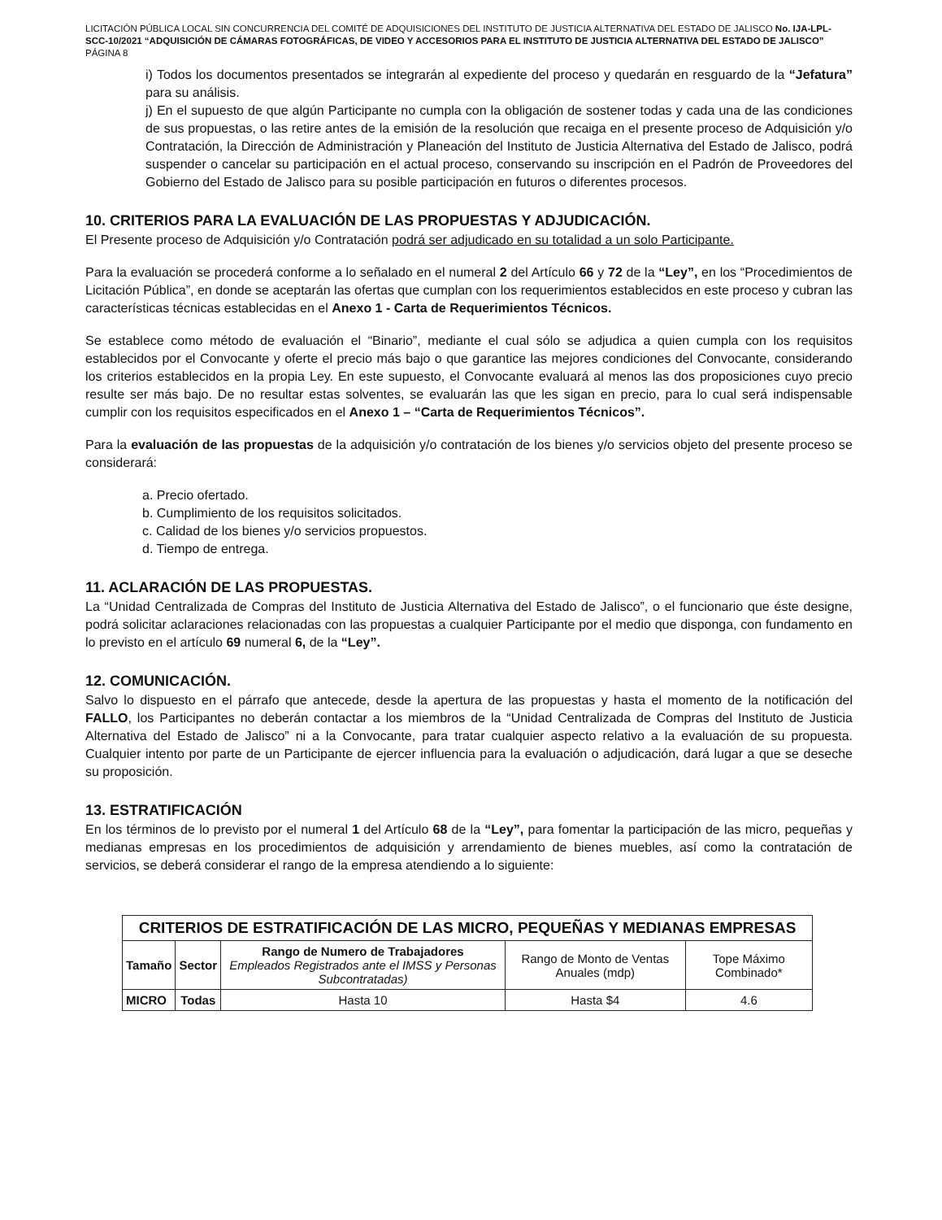LICITACIÓN PÚBLICA LOCAL SIN CONCURRENCIA DEL COMITÉ DE ADQUISICIONES DEL INSTITUTO DE JUSTICIA ALTERNATIVA DEL ESTADO DE JALISCO No. IJA-LPL-SCC-10/2021 “ADQUISICIÓN DE CÁMARAS FOTOGRÁFICAS, DE VIDEO Y ACCESORIOS PARA EL INSTITUTO DE JUSTICIA ALTERNATIVA DEL ESTADO DE JALISCO”
PÁGINA 8
i) Todos los documentos presentados se integrarán al expediente del proceso y quedarán en resguardo de la “Jefatura” para su análisis.
j) En el supuesto de que algún Participante no cumpla con la obligación de sostener todas y cada una de las condiciones de sus propuestas, o las retire antes de la emisión de la resolución que recaiga en el presente proceso de Adquisición y/o Contratación, la Dirección de Administración y Planeación del Instituto de Justicia Alternativa del Estado de Jalisco, podrá suspender o cancelar su participación en el actual proceso, conservando su inscripción en el Padrón de Proveedores del Gobierno del Estado de Jalisco para su posible participación en futuros o diferentes procesos.
10. CRITERIOS PARA LA EVALUACIÓN DE LAS PROPUESTAS Y ADJUDICACIÓN.
El Presente proceso de Adquisición y/o Contratación podrá ser adjudicado en su totalidad a un solo Participante.
Para la evaluación se procederá conforme a lo señalado en el numeral 2 del Artículo 66 y 72 de la “Ley”, en los “Procedimientos de Licitación Pública”, en donde se aceptarán las ofertas que cumplan con los requerimientos establecidos en este proceso y cubran las características técnicas establecidas en el Anexo 1 - Carta de Requerimientos Técnicos.
Se establece como método de evaluación el “Binario”, mediante el cual sólo se adjudica a quien cumpla con los requisitos establecidos por el Convocante y oferte el precio más bajo o que garantice las mejores condiciones del Convocante, considerando los criterios establecidos en la propia Ley. En este supuesto, el Convocante evaluará al menos las dos proposiciones cuyo precio resulte ser más bajo. De no resultar estas solventes, se evaluarán las que les sigan en precio, para lo cual será indispensable cumplir con los requisitos especificados en el Anexo 1 – “Carta de Requerimientos Técnicos”.
Para la evaluación de las propuestas de la adquisición y/o contratación de los bienes y/o servicios objeto del presente proceso se considerará:
a. Precio ofertado.
b. Cumplimiento de los requisitos solicitados.
c. Calidad de los bienes y/o servicios propuestos.
d. Tiempo de entrega.
11. ACLARACIÓN DE LAS PROPUESTAS.
La “Unidad Centralizada de Compras del Instituto de Justicia Alternativa del Estado de Jalisco”, o el funcionario que éste designe, podrá solicitar aclaraciones relacionadas con las propuestas a cualquier Participante por el medio que disponga, con fundamento en lo previsto en el artículo 69 numeral 6, de la “Ley”.
12. COMUNICACIÓN.
Salvo lo dispuesto en el párrafo que antecede, desde la apertura de las propuestas y hasta el momento de la notificación del FALLO, los Participantes no deberán contactar a los miembros de la “Unidad Centralizada de Compras del Instituto de Justicia Alternativa del Estado de Jalisco” ni a la Convocante, para tratar cualquier aspecto relativo a la evaluación de su propuesta. Cualquier intento por parte de un Participante de ejercer influencia para la evaluación o adjudicación, dará lugar a que se deseche su proposición.
13. ESTRATIFICACIÓN
En los términos de lo previsto por el numeral 1 del Artículo 68 de la “Ley”, para fomentar la participación de las micro, pequeñas y medianas empresas en los procedimientos de adquisición y arrendamiento de bienes muebles, así como la contratación de servicios, se deberá considerar el rango de la empresa atendiendo a lo siguiente:
| CRITERIOS DE ESTRATIFICACIÓN DE LAS MICRO, PEQUEÑAS Y MEDIANAS EMPRESAS | | | | |
| --- | --- | --- | --- | --- |
| Tamaño | Sector | Rango de Numero de Trabajadores Empleados Registrados ante el IMSS y Personas Subcontratadas) | Rango de Monto de Ventas Anuales (mdp) | Tope Máximo Combinado* |
| MICRO | Todas | Hasta 10 | Hasta $4 | 4.6 |